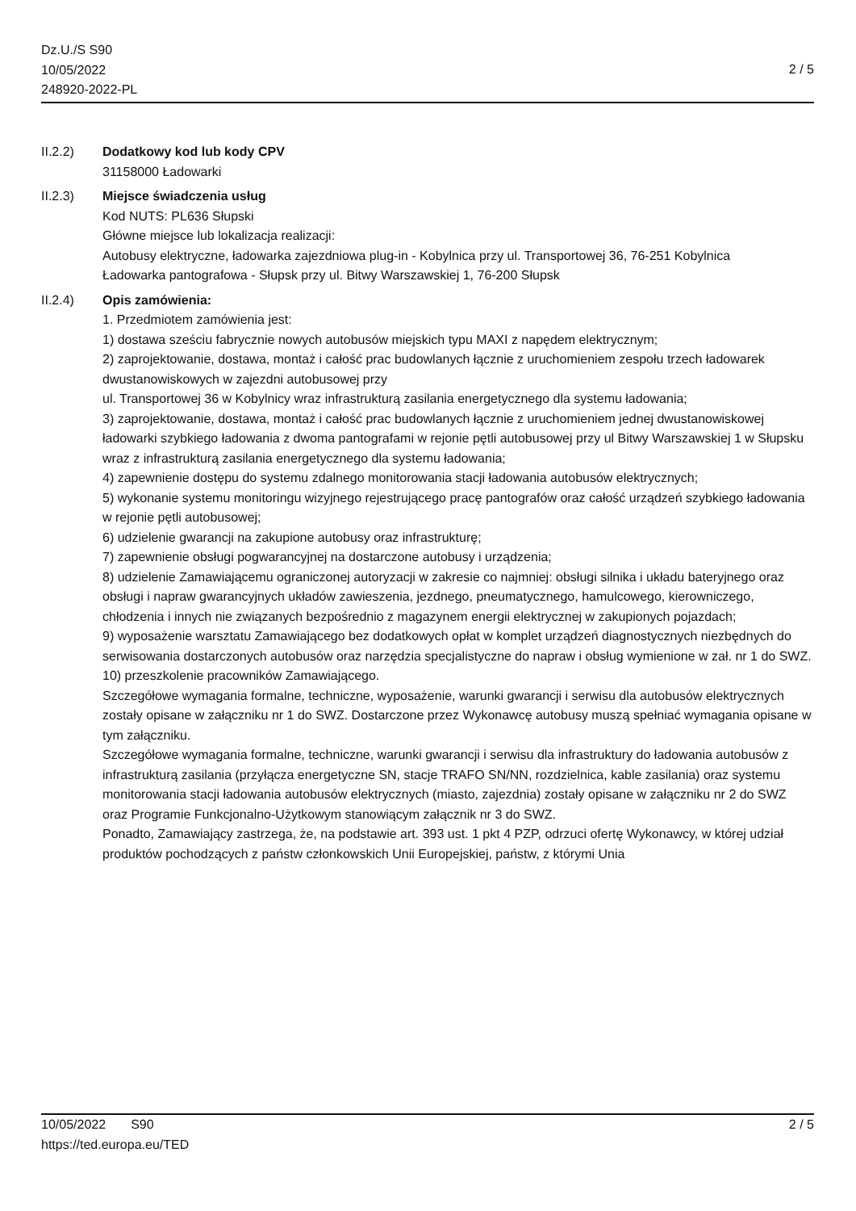Dz.U./S S90
10/05/2022
248920-2022-PL
2 / 5
II.2.2) Dodatkowy kod lub kody CPV
31158000 Ładowarki
II.2.3) Miejsce świadczenia usług
Kod NUTS: PL636 Słupski
Główne miejsce lub lokalizacja realizacji:
Autobusy elektryczne, ładowarka zajezdniowa plug-in - Kobylnica przy ul. Transportowej 36, 76-251 Kobylnica
Ładowarka pantografowa - Słupsk przy ul. Bitwy Warszawskiej 1, 76-200 Słupsk
II.2.4) Opis zamówienia:
1. Przedmiotem zamówienia jest:
1) dostawa sześciu fabrycznie nowych autobusów miejskich typu MAXI z napędem elektrycznym;
2) zaprojektowanie, dostawa, montaż i całość prac budowlanych łącznie z uruchomieniem zespołu trzech ładowarek dwustanowiskowych w zajezdni autobusowej przy
ul. Transportowej 36 w Kobylnicy wraz infrastrukturą zasilania energetycznego dla systemu ładowania;
3) zaprojektowanie, dostawa, montaż i całość prac budowlanych łącznie z uruchomieniem jednej dwustanowiskowej ładowarki szybkiego ładowania z dwoma pantografami w rejonie pętli autobusowej przy ul Bitwy Warszawskiej 1 w Słupsku wraz z infrastrukturą zasilania energetycznego dla systemu ładowania;
4) zapewnienie dostępu do systemu zdalnego monitorowania stacji ładowania autobusów elektrycznych;
5) wykonanie systemu monitoringu wizyjnego rejestrującego pracę pantografów oraz całość urządzeń szybkiego ładowania w rejonie pętli autobusowej;
6) udzielenie gwarancji na zakupione autobusy oraz infrastrukturę;
7) zapewnienie obsługi pogwarancyjnej na dostarczone autobusy i urządzenia;
8) udzielenie Zamawiającemu ograniczonej autoryzacji w zakresie co najmniej: obsługi silnika i układu bateryjnego oraz obsługi i napraw gwarancyjnych układów zawieszenia, jezdnego, pneumatycznego, hamulcowego, kierowniczego, chłodzenia i innych nie związanych bezpośrednio z magazynem energii elektrycznej w zakupionych pojazdach;
9) wyposażenie warsztatu Zamawiającego bez dodatkowych opłat w komplet urządzeń diagnostycznych niezbędnych do serwisowania dostarczonych autobusów oraz narzędzia specjalistyczne do napraw i obsług wymienione w zał. nr 1 do SWZ.
10) przeszkolenie pracowników Zamawiającego.
Szczegółowe wymagania formalne, techniczne, wyposażenie, warunki gwarancji i serwisu dla autobusów elektrycznych zostały opisane w załączniku nr 1 do SWZ. Dostarczone przez Wykonawcę autobusy muszą spełniać wymagania opisane w tym załączniku.
Szczegółowe wymagania formalne, techniczne, warunki gwarancji i serwisu dla infrastruktury do ładowania autobusów z infrastrukturą zasilania (przyłącza energetyczne SN, stacje TRAFO SN/NN, rozdzielnica, kable zasilania) oraz systemu monitorowania stacji ładowania autobusów elektrycznych (miasto, zajezdnia) zostały opisane w załączniku nr 2 do SWZ oraz Programie Funkcjonalno-Użytkowym stanowiącym załącznik nr 3 do SWZ.
Ponadto, Zamawiający zastrzega, że, na podstawie art. 393 ust. 1 pkt 4 PZP, odrzuci ofertę Wykonawcy, w której udział produktów pochodzących z państw członkowskich Unii Europejskiej, państw, z którymi Unia
10/05/2022 S90
https://ted.europa.eu/TED
2 / 5